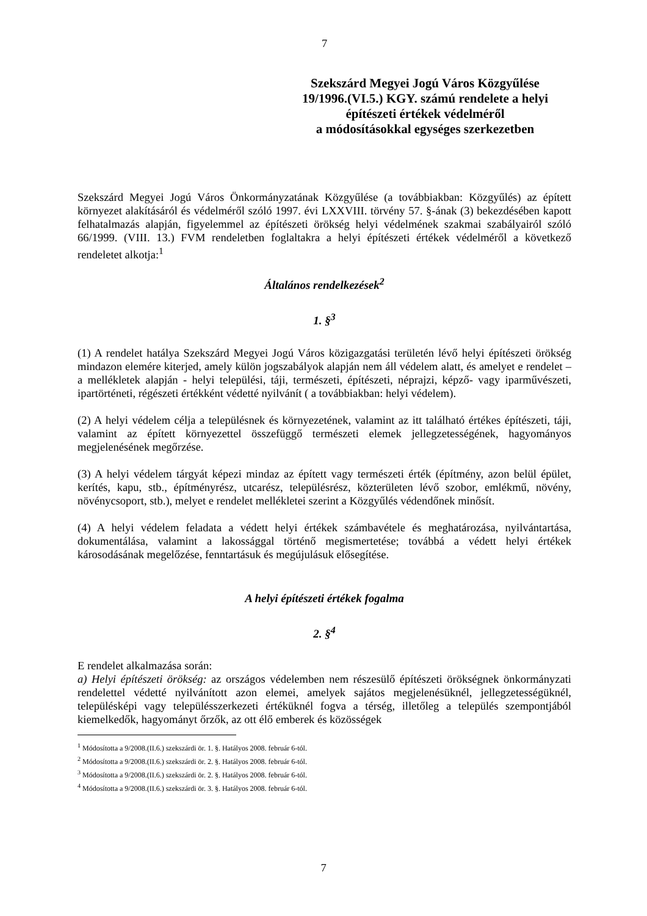7
Szekszárd Megyei Jogú Város Közgyűlése
19/1996.(VI.5.) KGY. számú rendelete a helyi
építészeti értékek védelméről
a módosításokkal egységes szerkezetben
Szekszárd Megyei Jogú Város Önkormányzatának Közgyűlése (a továbbiakban: Közgyűlés) az épített környezet alakításáról és védelméről szóló 1997. évi LXXVIII. törvény 57. §-ának (3) bekezdésében kapott felhatalmazás alapján, figyelemmel az építészeti örökség helyi védelmének szakmai szabályairól szóló 66/1999. (VIII. 13.) FVM rendeletben foglaltakra a helyi építészeti értékek védelméről a következő rendeletet alkotja:<sup>1</sup>
Általános rendelkezések<sup>2</sup>
1. §<sup>3</sup>
(1) A rendelet hatálya Szekszárd Megyei Jogú Város közigazgatási területén lévő helyi építészeti örökség mindazon elemére kiterjed, amely külön jogszabályok alapján nem áll védelem alatt, és amelyet e rendelet – a mellékletek alapján - helyi települési, táji, természeti, építészeti, néprajzi, képző- vagy iparművészeti, ipartörténeti, régészeti értékként védetté nyilvánít ( a továbbiakban: helyi védelem).
(2) A helyi védelem célja a településnek és környezetének, valamint az itt található értékes építészeti, táji, valamint az épített környezettel összefüggő természeti elemek jellegzetességének, hagyományos megjelenésének megőrzése.
(3) A helyi védelem tárgyát képezi mindaz az épített vagy természeti érték (építmény, azon belül épület, kerítés, kapu, stb., építményrész, utcarész, településrész, közterületen lévő szobor, emlékmű, növény, növénycsoport, stb.), melyet e rendelet mellékletei szerint a Közgyűlés védendőnek minősít.
(4) A helyi védelem feladata a védett helyi értékek számbavétele és meghatározása, nyilvántartása, dokumentálása, valamint a lakossággal történő megismertetése; továbbá a védett helyi értékek károsodásának megelőzése, fenntartásuk és megújulásuk elősegítése.
A helyi építészeti értékek fogalma
2. §<sup>4</sup>
E rendelet alkalmazása során:
a) Helyi építészeti örökség: az országos védelemben nem részesülő építészeti örökségnek önkormányzati rendelettel védetté nyilvánított azon elemei, amelyek sajátos megjelenésüknél, jellegzetességüknél, településképi vagy településszerkezeti értéküknél fogva a térség, illetőleg a település szempontjából kiemelkedők, hagyományt őrzők, az ott élő emberek és közösségek
<sup>1</sup> Módosította a 9/2008.(II.6.) szekszárdi ör. 1. §. Hatályos 2008. február 6-tól.
<sup>2</sup> Módosította a 9/2008.(II.6.) szekszárdi ör. 2. §. Hatályos 2008. február 6-tól.
<sup>3</sup> Módosította a 9/2008.(II.6.) szekszárdi ör. 2. §. Hatályos 2008. február 6-tól.
<sup>4</sup> Módosította a 9/2008.(II.6.) szekszárdi ör. 3. §. Hatályos 2008. február 6-tól.
7